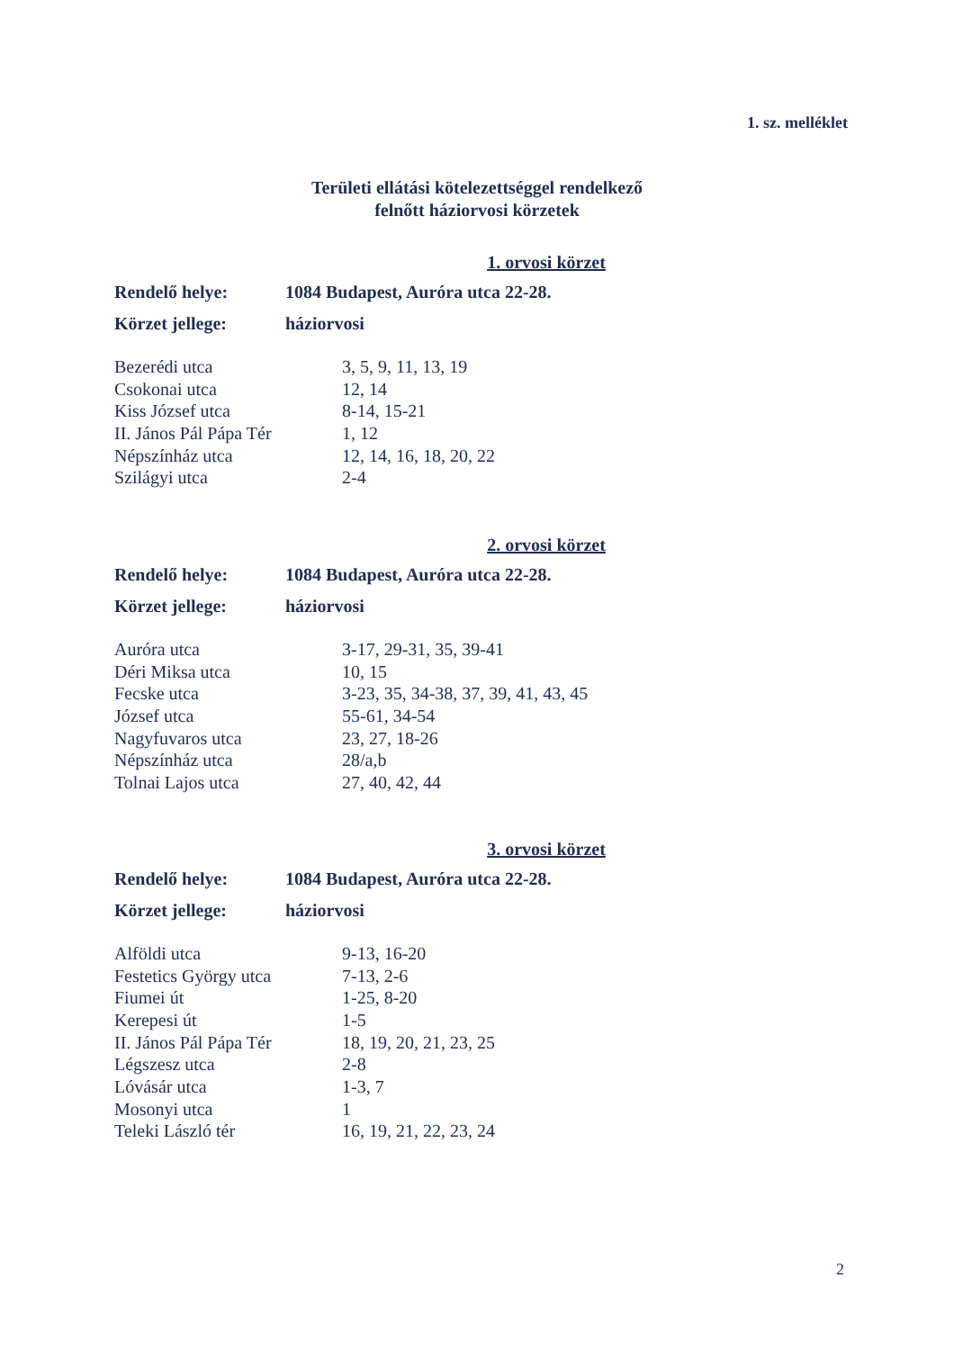1. sz. melléklet
Területi ellátási kötelezettséggel rendelkező
felnőtt háziorvosi körzetek
1. orvosi körzet
Rendelő helye: 1084 Budapest, Auróra utca 22-28.
Körzet jellege: háziorvosi
| Bezerédi utca | 3, 5, 9, 11, 13, 19 |
| Csokonai utca | 12, 14 |
| Kiss József utca | 8-14, 15-21 |
| II. János Pál Pápa Tér | 1, 12 |
| Népszínház utca | 12, 14, 16, 18, 20, 22 |
| Szilágyi utca | 2-4 |
2. orvosi körzet
Rendelő helye: 1084 Budapest, Auróra utca 22-28.
Körzet jellege: háziorvosi
| Auróra utca | 3-17, 29-31, 35, 39-41 |
| Déri Miksa utca | 10, 15 |
| Fecske utca | 3-23, 35, 34-38, 37, 39, 41, 43, 45 |
| József utca | 55-61, 34-54 |
| Nagyfuvaros utca | 23, 27, 18-26 |
| Népszínház utca | 28/a,b |
| Tolnai Lajos utca | 27, 40, 42, 44 |
3. orvosi körzet
Rendelő helye: 1084 Budapest, Auróra utca 22-28.
Körzet jellege: háziorvosi
| Alföldi utca | 9-13, 16-20 |
| Festetics György utca | 7-13, 2-6 |
| Fiumei út | 1-25, 8-20 |
| Kerepesi út | 1-5 |
| II. János Pál Pápa Tér | 18, 19, 20, 21, 23, 25 |
| Légszesz utca | 2-8 |
| Lóvásár utca | 1-3, 7 |
| Mosonyi utca | 1 |
| Teleki László tér | 16, 19, 21, 22, 23, 24 |
2